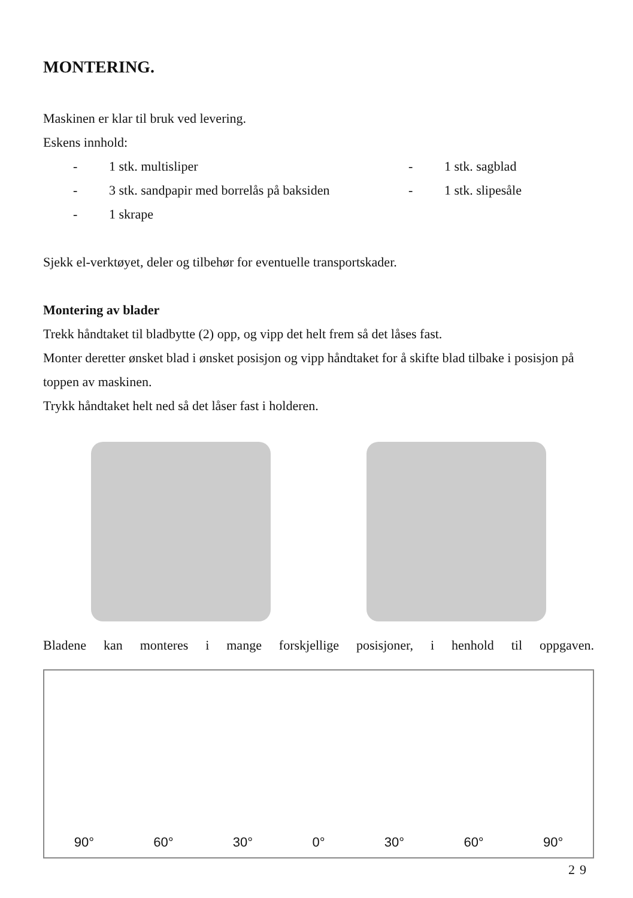MONTERING.
Maskinen er klar til bruk ved levering.
Eskens innhold:
| - | 1 stk. multisliper | - | 1 stk. sagblad |
| - | 3 stk. sandpapir med borrelås på baksiden | - | 1 stk. slipesåle |
| - | 1 skrape | | |
Sjekk el-verktøyet, deler og tilbehør for eventuelle transportskader.
Montering av blader
Trekk håndtaket til bladbytte (2) opp, og vipp det helt frem så det låses fast.
Monter deretter ønsket blad i ønsket posisjon og vipp håndtaket for å skifte blad tilbake i posisjon på toppen av maskinen.
Trykk håndtaket helt ned så det låser fast i holderen.
Bladene kan monteres i mange forskjellige posisjoner, i henhold til oppgaven.
90° 60° 30° 0° 30° 60° 90°
29